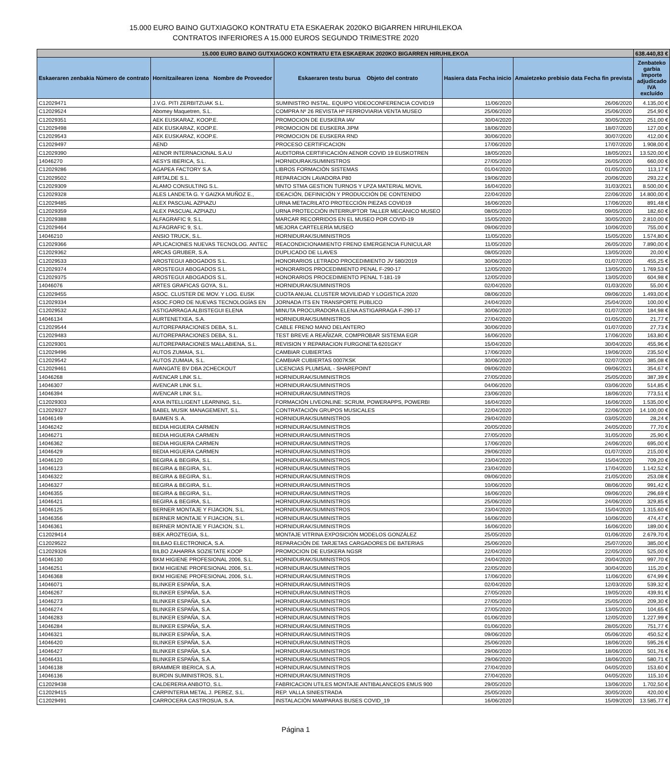15.000 EURO BAINO GUTXIAGOKO KONTRATU ETA ESKAERAK 2020KO BIGARREN HIRUHILEKOA
CONTRATOS INFERIORES A 15.000 EUROS SEGUNDO TRIMESTRE 2020
| 15.000 EURO BAINO GUTXIAGOKO KONTRATU ETA ESKAERAK 2020KO BIGARREN HIRUHILEKOA | | | | | 638.440,83 € |
| Eskaeraren zenbakia Número de contrato | Hornitzailearen izena Nombre de Proveedor | Eskaeraren testu burua Objeto del contrato | Hasiera data Fecha inicio | Amaietzeko prebisio data Fecha fin prevista | Zenbateko garbia Importe adjudicado IVA excluído |
| C12029471 | J.V.G. PITI ZERBITZUAK S.L. | SUMINISTRO INSTAL. EQUIPO VIDEOCONFERENCIA COVID19 | 11/06/2020 | 26/06/2020 | 4.135,00 € |
| C12029524 | Abomey Maquetren, S.L. | COMPRA Nº 26 REVISTA Hª FERROVIARIA VENTA MUSEO | 25/06/2020 | 25/06/2020 | 254,90 € |
| C12029351 | AEK EUSKARAZ, KOOP.E. | PROMOCION DE EUSKERA IAV | 30/04/2020 | 30/05/2020 | 251,00 € |
| C12029498 | AEK EUSKARAZ, KOOP.E. | PROMOCION DE EUSKERA JIPM | 18/06/2020 | 18/07/2020 | 127,00 € |
| C12029543 | AEK EUSKARAZ, KOOP.E. | PROMOCION DE EUSKERA RND | 30/06/2020 | 30/07/2020 | 412,00 € |
| C12029497 | AEND | PROCESO CERTIFICACION | 17/06/2020 | 17/07/2020 | 1.908,00 € |
| C12029390 | AENOR INTERNACIONAL S.A.U | AUDITORIA CERTIFICACIÓN AENOR COVID 19 EUSKOTREN | 18/05/2020 | 18/05/2021 | 13.520,00 € |
| 14046270 | AESYS IBERICA, S.L. | HORNIDURAK/SUMINISTROS | 27/05/2020 | 26/05/2020 | 660,00 € |
| C12029286 | AGAPEA FACTORY S.A. | LIBROS FORMACIÓN SISTEMAS | 01/04/2020 | 01/05/2020 | 113,17 € |
| C12029502 | AIRTALDE S.L. | REPARACION LAVADORA P80 | 19/06/2020 | 20/06/2020 | 293,22 € |
| C12029309 | ALAMO CONSULTING S.L. | MNTO STMA GESTION TURNOS Y LPZA MATERIAL MOVIL | 16/04/2020 | 31/03/2021 | 8.500,00 € |
| C12029328 | ALES LANDETA G. Y GAIZKA MUÑOZ E., | IDEACIÓN, DEFINICIÓN Y PRODUCCIÓN DE CONTENIDO | 22/04/2020 | 22/06/2020 | 14.800,00 € |
| C12029485 | ALEX PASCUAL AZPIAZU | URNA METACRILATO PROTECCIÓN PIEZAS COVID19 | 16/06/2020 | 17/06/2020 | 891,48 € |
| C12029359 | ALEX PASCUAL AZPIAZU | URNA PROTECCIÓN INTERRUPTOR TALLER MECÁNICO MUSEO | 08/05/2020 | 09/05/2020 | 182,60 € |
| C12029388 | ALFAGRAFIC 9, S.L. | MARCAR RECORRIDOS EN EL MUSEO POR COVID-19 | 15/05/2020 | 30/05/2020 | 2.810,00 € |
| C12029464 | ALFAGRAFIC 9, S.L. | MEJORA CARTELERÍA MUSEO | 09/06/2020 | 10/06/2020 | 755,00 € |
| 14046210 | ANSIO TRUCK, S.L. | HORNIDURAK/SUMINISTROS | 11/05/2020 | 15/05/2020 | 1.574,80 € |
| C12029366 | APLICACIONES NUEVAS TECNOLOG. ANTEC | REACONDICIONAMIENTO FRENO EMERGENCIA FUNICULAR | 11/05/2020 | 26/05/2020 | 7.890,00 € |
| C12029362 | ARCAS GRUBER, S.A. | DUPLICADO DE LLAVES | 08/05/2020 | 13/05/2020 | 20,00 € |
| C12029533 | AROSTEGUI ABOGADOS S.L. | HONORARIOS LETRADO PROCEDIMIENTO JV 580/2019 | 30/06/2020 | 01/07/2020 | 455,25 € |
| C12029374 | AROSTEGUI ABOGADOS S.L. | HONORARIOS PROCEDIMIENTO PENAL F-290-17 | 12/05/2020 | 13/05/2020 | 1.769,53 € |
| C12029375 | AROSTEGUI ABOGADOS S.L. | HONORARIOS PROCEDIMIENTO PENAL T-181-19 | 12/05/2020 | 13/05/2020 | 604,98 € |
| 14046076 | ARTES GRAFICAS GOYA, S.L. | HORNIDURAK/SUMINISTROS | 02/04/2020 | 01/03/2020 | 55,00 € |
| C12029455 | ASOC. CLUSTER DE MOV. Y LOG. EUSK | CUOTA ANUAL CLUSTER MOVILIDAD Y LOGISTICA 2020 | 08/06/2020 | 09/06/2020 | 1.493,00 € |
| C12029334 | ASOC.FORO DE NUEVAS TECNOLOGÍAS EN | JORNADA ITS EN TRANSPORTE PUBLICO | 24/04/2020 | 25/04/2020 | 100,00 € |
| C12029532 | ASTIGARRAGA ALBISTEGUI ELENA | MINUTA PROCURADORA ELENA ASTIGARRAGA F-290-17 | 30/06/2020 | 01/07/2020 | 184,98 € |
| 14046134 | AURTENETXEA, S.A. | HORNIDURAK/SUMINISTROS | 27/04/2020 | 01/05/2020 | 21,77 € |
| C12029544 | AUTOREPARACIONES DEBA, S.L. | CABLE FRENO MANO DELANTERO | 30/06/2020 | 01/07/2020 | 27,73 € |
| C12029483 | AUTOREPARACIONES DEBA, S.L. | TEST BREVE A REAÑIZAR, COMPROBAR SISTEMA EGR | 16/06/2020 | 17/06/2020 | 163,80 € |
| C12029301 | AUTOREPARACIONES MALLABIENA, S.L. | REVISION Y REPARACION FURGONETA 6201GKY | 15/04/2020 | 30/04/2020 | 455,96 € |
| C12029496 | AUTOS ZUMAIA, S.L. | CAMBIAR CUBIERTAS | 17/06/2020 | 19/06/2020 | 235,50 € |
| C12029542 | AUTOS ZUMAIA, S.L. | CAMBIAR CUBIERTAS 0007KSK | 30/06/2020 | 02/07/2020 | 385,08 € |
| C12029461 | AVANGATE BV DBA 2CHECKOUT | LICENCIAS PLUMSAIL - SHAREPOINT | 09/06/2020 | 09/06/2021 | 354,67 € |
| 14046268 | AVENCAR LINK S.L. | HORNIDURAK/SUMINISTROS | 27/05/2020 | 25/05/2020 | 387,39 € |
| 14046307 | AVENCAR LINK S.L. | HORNIDURAK/SUMINISTROS | 04/06/2020 | 03/06/2020 | 514,85 € |
| 14046394 | AVENCAR LINK S.L. | HORNIDURAK/SUMINISTROS | 23/06/2020 | 18/06/2020 | 773,51 € |
| C12029303 | AXIA INTELLIGENT LEARNING, S.L. | FORMACIÓN LIVEONLINE: SCRUM, POWERAPPS, POWERBI | 16/04/2020 | 16/06/2020 | 1.535,00 € |
| C12029327 | BABEL MUSIK MANAGEMENT, S.L. | CONTRATACIÓN GRUPOS MUSICALES | 22/04/2020 | 22/06/2020 | 14.100,00 € |
| 14046149 | BAIMEN S. A. | HORNIDURAK/SUMINISTROS | 29/04/2020 | 03/05/2020 | 28,24 € |
| 14046242 | BEDIA HIGUERA CARMEN | HORNIDURAK/SUMINISTROS | 20/05/2020 | 24/05/2020 | 77,70 € |
| 14046271 | BEDIA HIGUERA CARMEN | HORNIDURAK/SUMINISTROS | 27/05/2020 | 31/05/2020 | 25,90 € |
| 14046362 | BEDIA HIGUERA CARMEN | HORNIDURAK/SUMINISTROS | 17/06/2020 | 24/06/2020 | 695,00 € |
| 14046429 | BEDIA HIGUERA CARMEN | HORNIDURAK/SUMINISTROS | 29/06/2020 | 01/07/2020 | 215,00 € |
| 14046120 | BEGIRA & BEGIRA, S.L. | HORNIDURAK/SUMINISTROS | 23/04/2020 | 15/04/2020 | 709,20 € |
| 14046123 | BEGIRA & BEGIRA, S.L. | HORNIDURAK/SUMINISTROS | 23/04/2020 | 17/04/2020 | 1.142,52 € |
| 14046322 | BEGIRA & BEGIRA, S.L. | HORNIDURAK/SUMINISTROS | 09/06/2020 | 21/05/2020 | 253,08 € |
| 14046327 | BEGIRA & BEGIRA, S.L. | HORNIDURAK/SUMINISTROS | 10/06/2020 | 08/06/2020 | 991,42 € |
| 14046355 | BEGIRA & BEGIRA, S.L. | HORNIDURAK/SUMINISTROS | 16/06/2020 | 09/06/2020 | 296,69 € |
| 14046421 | BEGIRA & BEGIRA, S.L. | HORNIDURAK/SUMINISTROS | 25/06/2020 | 24/06/2020 | 329,85 € |
| 14046125 | BERNER MONTAJE Y FIJACION, S.L. | HORNIDURAK/SUMINISTROS | 23/04/2020 | 15/04/2020 | 1.315,60 € |
| 14046356 | BERNER MONTAJE Y FIJACION, S.L. | HORNIDURAK/SUMINISTROS | 16/06/2020 | 10/06/2020 | 474,47 € |
| 14046361 | BERNER MONTAJE Y FIJACION, S.L. | HORNIDURAK/SUMINISTROS | 16/06/2020 | 16/06/2020 | 189,00 € |
| C12029414 | BIEK AROZTEGIA, S.L. | MONTAJE VITRINA EXPOSICIÓN MODELOS GONZÁLEZ | 25/05/2020 | 01/06/2020 | 2.679,70 € |
| C12029522 | BILBAO ELECTRONICA, S.A. | REPARACIÓN DE TARJETAS CARGADORES DE BATERIAS | 25/06/2020 | 25/07/2020 | 385,00 € |
| C12029326 | BILBO ZAHARRA SOZIETATE KOOP | PROMOCION DE EUSKERA NGSR | 22/04/2020 | 22/05/2020 | 525,00 € |
| 14046130 | BKM HIGIENE PROFESIONAL 2006, S.L. | HORNIDURAK/SUMINISTROS | 24/04/2020 | 20/04/2020 | 997,70 € |
| 14046251 | BKM HIGIENE PROFESIONAL 2006, S.L. | HORNIDURAK/SUMINISTROS | 22/05/2020 | 30/04/2020 | 115,20 € |
| 14046368 | BKM HIGIENE PROFESIONAL 2006, S.L. | HORNIDURAK/SUMINISTROS | 17/06/2020 | 11/06/2020 | 674,99 € |
| 14046071 | BLINKER ESPAÑA, S.A. | HORNIDURAK/SUMINISTROS | 02/04/2020 | 12/03/2020 | 539,32 € |
| 14046267 | BLINKER ESPAÑA, S.A. | HORNIDURAK/SUMINISTROS | 27/05/2020 | 19/05/2020 | 439,91 € |
| 14046273 | BLINKER ESPAÑA, S.A. | HORNIDURAK/SUMINISTROS | 27/05/2020 | 25/05/2020 | 209,30 € |
| 14046274 | BLINKER ESPAÑA, S.A. | HORNIDURAK/SUMINISTROS | 27/05/2020 | 13/05/2020 | 104,65 € |
| 14046283 | BLINKER ESPAÑA, S.A. | HORNIDURAK/SUMINISTROS | 01/06/2020 | 12/05/2020 | 1.227,99 € |
| 14046284 | BLINKER ESPAÑA, S.A. | HORNIDURAK/SUMINISTROS | 01/06/2020 | 28/05/2020 | 751,77 € |
| 14046321 | BLINKER ESPAÑA, S.A. | HORNIDURAK/SUMINISTROS | 09/06/2020 | 05/06/2020 | 450,52 € |
| 14046420 | BLINKER ESPAÑA, S.A. | HORNIDURAK/SUMINISTROS | 25/06/2020 | 18/06/2020 | 595,26 € |
| 14046427 | BLINKER ESPAÑA, S.A. | HORNIDURAK/SUMINISTROS | 29/06/2020 | 18/06/2020 | 501,76 € |
| 14046431 | BLINKER ESPAÑA, S.A. | HORNIDURAK/SUMINISTROS | 29/06/2020 | 18/06/2020 | 580,71 € |
| 14046138 | BRAMMER IBERICA, S.A. | HORNIDURAK/SUMINISTROS | 27/04/2020 | 04/05/2020 | 153,60 € |
| 14046136 | BURDIN SUMINISTROS, S.L. | HORNIDURAK/SUMINISTROS | 27/04/2020 | 04/05/2020 | 115,10 € |
| C12029438 | CALDERERIA ANBOTO, S.L. | FABRICACION UTILES MONTAJE ANTIBALANCEOS EMUS 900 | 29/05/2020 | 13/06/2020 | 1.702,50 € |
| C12029415 | CARPINTERIA METAL J. PEREZ, S.L. | REP. VALLA SINIESTRADA | 25/05/2020 | 30/05/2020 | 420,00 € |
| C12029491 | CARROCERA CASTROSUA, S.A. | INSTALACIÓN MAMPARAS BUSES COVID_19 | 16/06/2020 | 15/09/2020 | 13.585,77 € |
Página 1